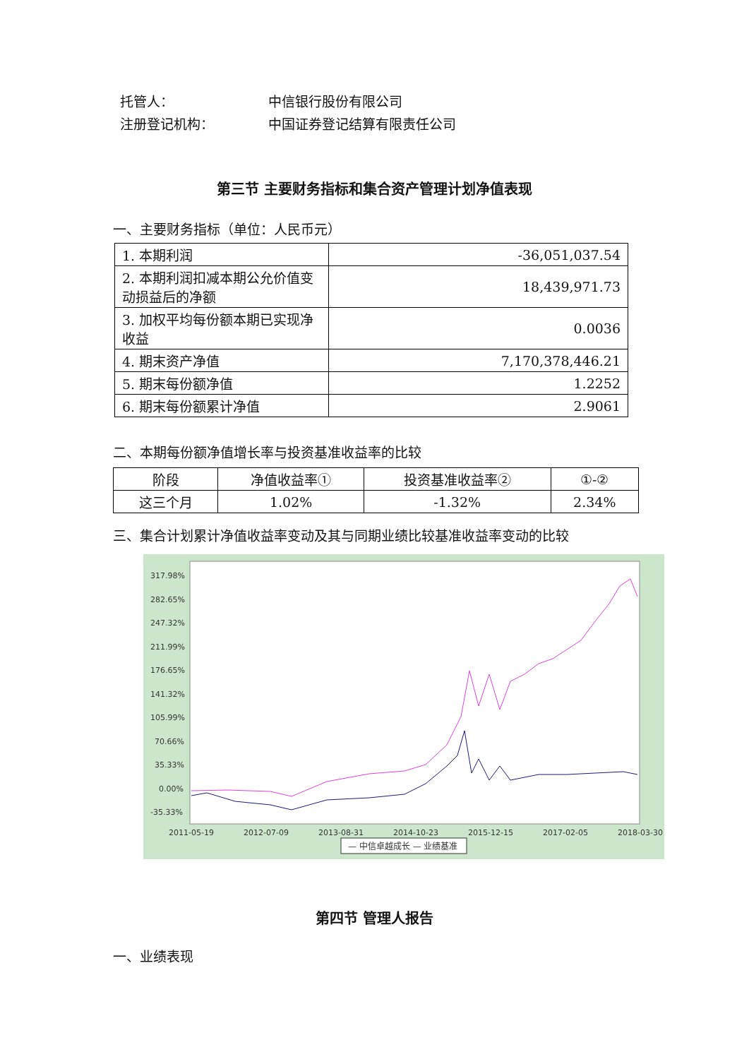托管人： 中信银行股份有限公司
注册登记机构： 中国证券登记结算有限责任公司
第三节 主要财务指标和集合资产管理计划净值表现
一、主要财务指标（单位：人民币元）
| 1. 本期利润 | -36,051,037.54 |
| 2. 本期利润扣减本期公允价值变动损益后的净额 | 18,439,971.73 |
| 3. 加权平均每份额本期已实现净收益 | 0.0036 |
| 4. 期末资产净值 | 7,170,378,446.21 |
| 5. 期末每份额净值 | 1.2252 |
| 6. 期末每份额累计净值 | 2.9061 |
二、本期每份额净值增长率与投资基准收益率的比较
| 阶段 | 净值收益率① | 投资基准收益率② | ①-② |
| --- | --- | --- | --- |
| 这三个月 | 1.02% | -1.32% | 2.34% |
三、集合计划累计净值收益率变动及其与同期业绩比较基准收益率变动的比较
317.98%
282.65%
247.32%
211.99%
176.65%
141.32%
105.99%
70.66%
35.33%
0.00%
-35.33%
2011-05-19
2012-07-09
2013-08-31
2014-10-23
2015-12-15
2017-02-05
2018-03-30
— 中信卓越成长 — 业绩基准
第四节 管理人报告
一、业绩表现